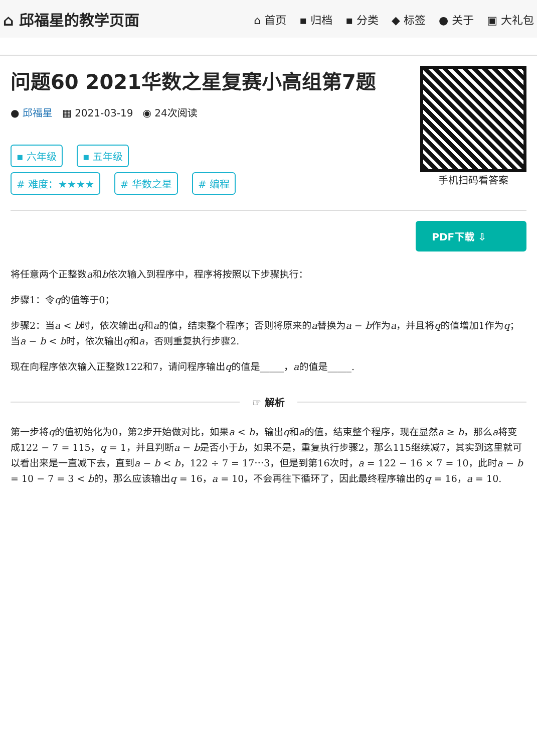⌂ 邱福星的教学页面
⌂ 首页 ▪ 归档 ▪ 分类 ◆ 标签 ● 关于 ▣ 大礼包
问题60 2021华数之星复赛小高组第7题
● 邱福星 ▦ 2021-03-19 ◉ 24次阅读
▪ 六年级 ▪ 五年级
# 难度：★★★★ # 华数之星 # 编程
手机扫码看答案
PDF下载 ⇩
将任意两个正整数a和b依次输入到程序中，程序将按照以下步骤执行：
步骤1：令q的值等于0；
步骤2：当a < b时，依次输出q和a的值，结束整个程序；否则将原来的a替换为a − b作为a，并且将q的值增加1作为q；当a − b < b时，依次输出q和a，否则重复执行步骤2.
现在向程序依次输入正整数122和7，请问程序输出q的值是_____，a的值是_____.
☞ 解析
第一步将q的值初始化为0，第2步开始做对比，如果a < b，输出q和a的值，结束整个程序，现在显然a ≥ b，那么a将变成122 − 7 = 115，q = 1，并且判断a − b是否小于b，如果不是，重复执行步骤2，那么115继续减7，其实到这里就可以看出来是一直减下去，直到a − b < b，122 ÷ 7 = 17⋯3，但是到第16次时，a = 122 − 16 × 7 = 10，此时a − b = 10 − 7 = 3 < b的，那么应该输出q = 16，a = 10，不会再往下循环了，因此最终程序输出的q = 16，a = 10.